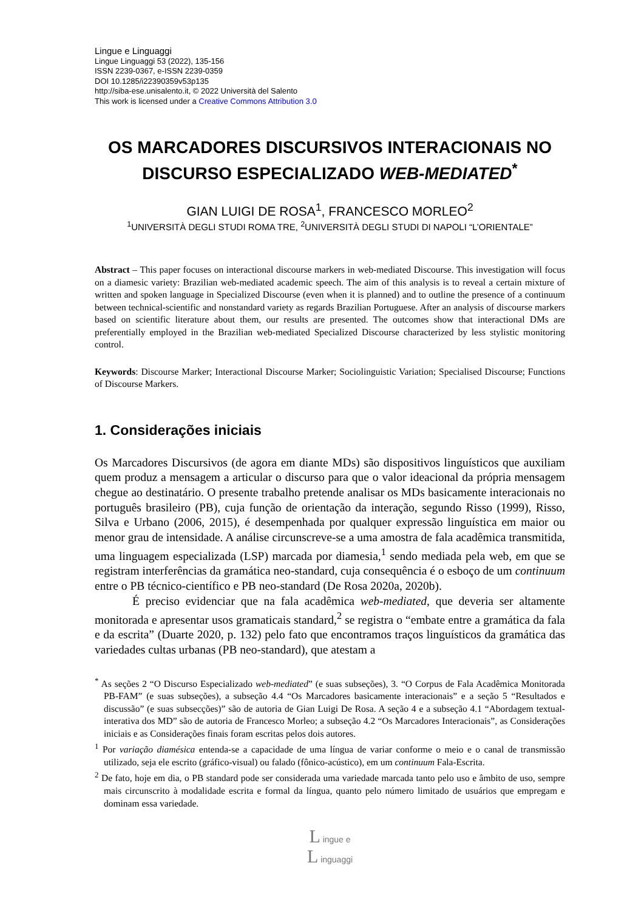Lingue e Linguaggi
Lingue Linguaggi 53 (2022), 135-156
ISSN 2239-0367, e-ISSN 2239-0359
DOI 10.1285/i22390359v53p135
http://siba-ese.unisalento.it, © 2022 Università del Salento
This work is licensed under a Creative Commons Attribution 3.0
OS MARCADORES DISCURSIVOS INTERACIONAIS NO DISCURSO ESPECIALIZADO WEB-MEDIATED<sup>*</sup>
GIAN LUIGI DE ROSA<sup>1</sup>, FRANCESCO MORLEO<sup>2</sup>
<sup>1</sup> UNIVERSITÀ DEGLI STUDI ROMA TRE, <sup>2</sup>UNIVERSITÀ DEGLI STUDI DI NAPOLI “L’ORIENTALE”
Abstract – This paper focuses on interactional discourse markers in web-mediated Discourse. This investigation will focus on a diamesic variety: Brazilian web-mediated academic speech. The aim of this analysis is to reveal a certain mixture of written and spoken language in Specialized Discourse (even when it is planned) and to outline the presence of a continuum between technical-scientific and nonstandard variety as regards Brazilian Portuguese. After an analysis of discourse markers based on scientific literature about them, our results are presented. The outcomes show that interactional DMs are preferentially employed in the Brazilian web-mediated Specialized Discourse characterized by less stylistic monitoring control.
Keywords: Discourse Marker; Interactional Discourse Marker; Sociolinguistic Variation; Specialised Discourse; Functions of Discourse Markers.
1. Considerações iniciais
Os Marcadores Discursivos (de agora em diante MDs) são dispositivos linguísticos que auxiliam quem produz a mensagem a articular o discurso para que o valor ideacional da própria mensagem chegue ao destinatário. O presente trabalho pretende analisar os MDs basicamente interacionais no português brasileiro (PB), cuja função de orientação da interação, segundo Risso (1999), Risso, Silva e Urbano (2006, 2015), é desempenhada por qualquer expressão linguística em maior ou menor grau de intensidade. A análise circunscreve-se a uma amostra de fala acadêmica transmitida, uma linguagem especializada (LSP) marcada por diamesia,<sup>1</sup> sendo mediada pela web, em que se registram interferências da gramática neo-standard, cuja consequência é o esboço de um continuum entre o PB técnico-científico e PB neo-standard (De Rosa 2020a, 2020b).
É preciso evidenciar que na fala acadêmica web-mediated, que deveria ser altamente monitorada e apresentar usos gramaticais standard,<sup>2</sup> se registra o “embate entre a gramática da fala e da escrita” (Duarte 2020, p. 132) pelo fato que encontramos traços linguísticos da gramática das variedades cultas urbanas (PB neo-standard), que atestam a
<sup>*</sup> As seções 2 “O Discurso Especializado web-mediated” (e suas subseções), 3. “O Corpus de Fala Acadêmica Monitorada PB-FAM” (e suas subseções), a subseção 4.4 “Os Marcadores basicamente interacionais” e a seção 5 “Resultados e discussão” (e suas subsecções)” são de autoria de Gian Luigi De Rosa. A seção 4 e a subseção 4.1 “Abordagem textual-interativa dos MD” são de autoria de Francesco Morleo; a subseção 4.2 “Os Marcadores Interacionais”, as Considerações iniciais e as Considerações finais foram escritas pelos dois autores.
<sup>1</sup> Por variação diamésica entenda-se a capacidade de uma língua de variar conforme o meio e o canal de transmissão utilizado, seja ele escrito (gráfico-visual) ou falado (fônico-acústico), em um continuum Fala-Escrita.
<sup>2</sup> De fato, hoje em dia, o PB standard pode ser considerada uma variedade marcada tanto pelo uso e âmbito de uso, sempre mais circunscrito à modalidade escrita e formal da língua, quanto pelo número limitado de usuários que empregam e dominam essa variedade.
L ingue e
L inguaggi